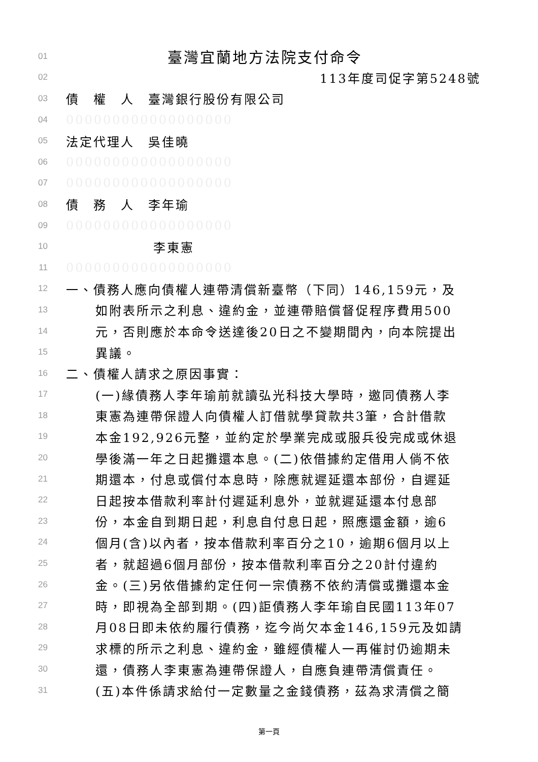01 臺灣宜蘭地方法院支付命令
02 113年度司促字第5248號
03 債　權　人　臺灣銀行股份有限公司
04 000000000000000000
05 法定代理人　吳佳曉
06 000000000000000000
07 000000000000000000
08 債　務　人　李年瑜
09 000000000000000000
10 李東憲
11 000000000000000000
12 一、債務人應向債權人連帶清償新臺幣（下同）146,159元，及
13 如附表所示之利息、違約金，並連帶賠償督促程序費用500
14 元，否則應於本命令送達後20日之不變期間內，向本院提出
15 異議。
16 二、債權人請求之原因事實：
17 (一)緣債務人李年瑜前就讀弘光科技大學時，邀同債務人李
18 東憲為連帶保證人向債權人訂借就學貸款共3筆，合計借款
19 本金192,926元整，並約定於學業完成或服兵役完成或休退
20 學後滿一年之日起攤還本息。(二)依借據約定借用人倘不依
21 期還本，付息或償付本息時，除應就遲延還本部份，自遲延
22 日起按本借款利率計付遲延利息外，並就遲延還本付息部
23 份，本金自到期日起，利息自付息日起，照應還金額，逾6
24 個月(含)以內者，按本借款利率百分之10，逾期6個月以上
25 者，就超過6個月部份，按本借款利率百分之20計付違約
26 金。(三)另依借據約定任何一宗債務不依約清償或攤還本金
27 時，即視為全部到期。(四)詎債務人李年瑜自民國113年07
28 月08日即未依約履行債務，迄今尚欠本金146,159元及如請
29 求標的所示之利息、違約金，雖經債權人一再催討仍逾期未
30 還，債務人李東憲為連帶保證人，自應負連帶清償責任。
31 (五)本件係請求給付一定數量之金錢債務，茲為求清償之簡
第一頁